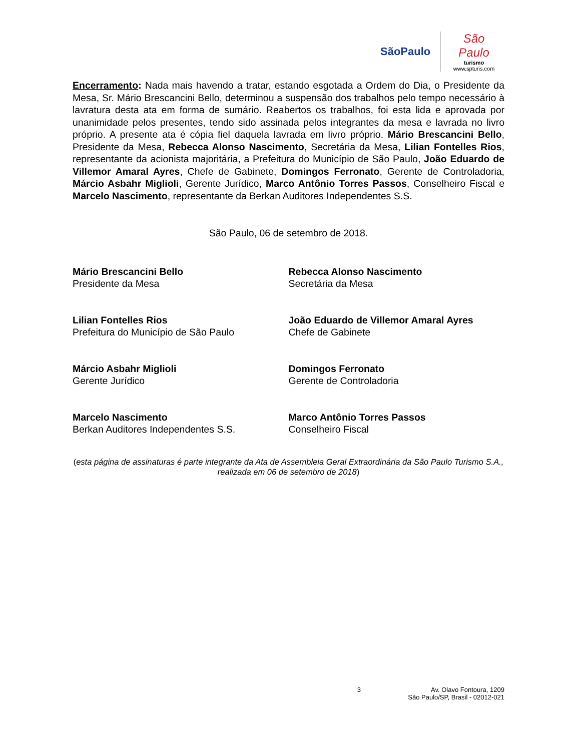SãoPaulo
São Paulo
turismo
www.spturis.com
Encerramento: Nada mais havendo a tratar, estando esgotada a Ordem do Dia, o Presidente da Mesa, Sr. Mário Brescancini Bello, determinou a suspensão dos trabalhos pelo tempo necessário à lavratura desta ata em forma de sumário. Reabertos os trabalhos, foi esta lida e aprovada por unanimidade pelos presentes, tendo sido assinada pelos integrantes da mesa e lavrada no livro próprio. A presente ata é cópia fiel daquela lavrada em livro próprio. Mário Brescancini Bello, Presidente da Mesa, Rebecca Alonso Nascimento, Secretária da Mesa, Lilian Fontelles Rios, representante da acionista majoritária, a Prefeitura do Município de São Paulo, João Eduardo de Villemor Amaral Ayres, Chefe de Gabinete, Domingos Ferronato, Gerente de Controladoria, Márcio Asbahr Miglioli, Gerente Jurídico, Marco Antônio Torres Passos, Conselheiro Fiscal e Marcelo Nascimento, representante da Berkan Auditores Independentes S.S.
São Paulo, 06 de setembro de 2018.
Mário Brescancini Bello
Presidente da Mesa
Rebecca Alonso Nascimento
Secretária da Mesa
Lilian Fontelles Rios
Prefeitura do Município de São Paulo
João Eduardo de Villemor Amaral Ayres
Chefe de Gabinete
Márcio Asbahr Miglioli
Gerente Jurídico
Domingos Ferronato
Gerente de Controladoria
Marcelo Nascimento
Berkan Auditores Independentes S.S.
Marco Antônio Torres Passos
Conselheiro Fiscal
(esta página de assinaturas é parte integrante da Ata de Assembleia Geral Extraordinária da São Paulo Turismo S.A., realizada em 06 de setembro de 2018)
3 Av. Olavo Fontoura, 1209
São Paulo/SP, Brasil - 02012-021